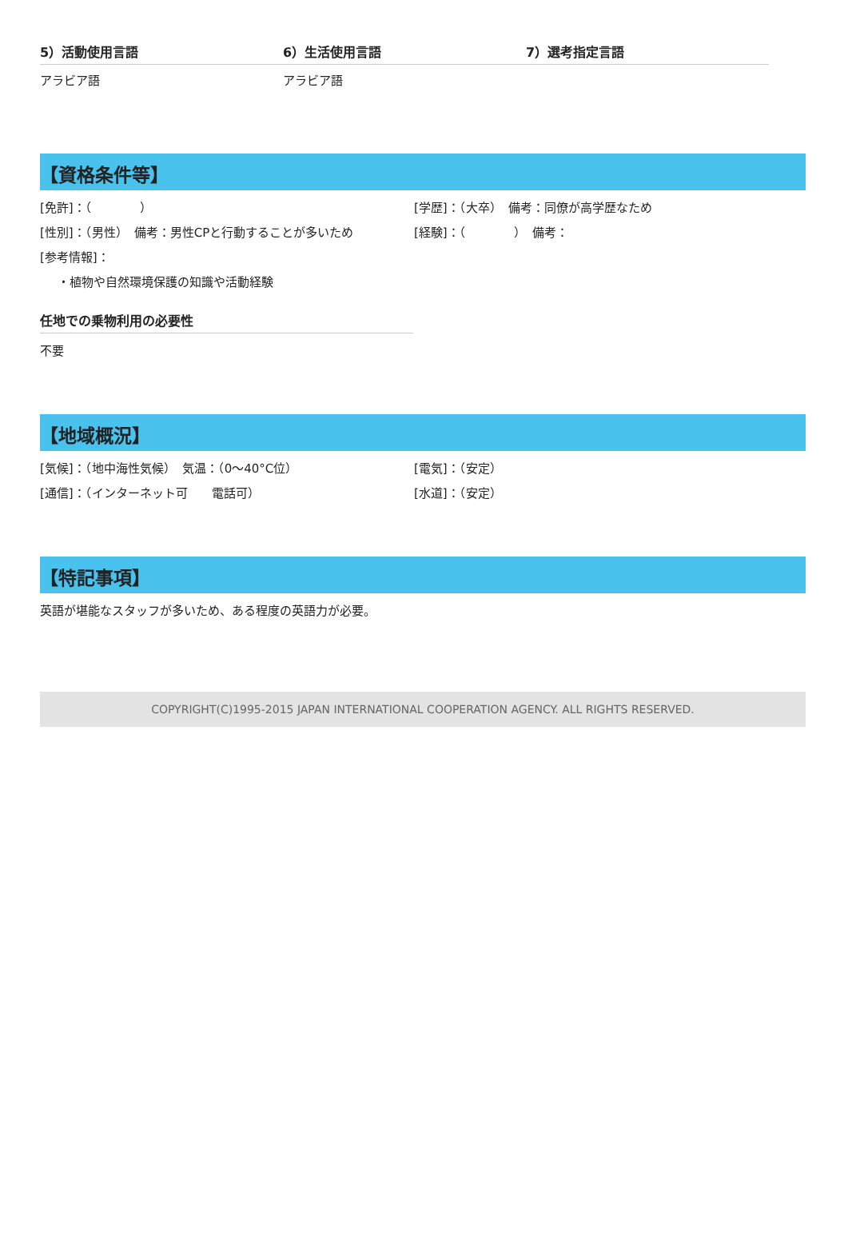5）活動使用言語
アラビア語
6）生活使用言語
アラビア語
7）選考指定言語
【資格条件等】
[免許]：（　　　　） [学歴]：（大卒）　備考：同僚が高学歴なため
[性別]：（男性）　備考：男性CPと行動することが多いため [経験]：（　　　　）　備考：
[参考情報]：
・植物や自然環境保護の知識や活動経験
任地での乗物利用の必要性
不要
【地域概況】
[気候]：（地中海性気候）　気温：（0～40°C位） [電気]：（安定）
[通信]：（インターネット可　　電話可） [水道]：（安定）
【特記事項】
英語が堪能なスタッフが多いため、ある程度の英語力が必要。
COPYRIGHT(C)1995-2015 JAPAN INTERNATIONAL COOPERATION AGENCY. ALL RIGHTS RESERVED.